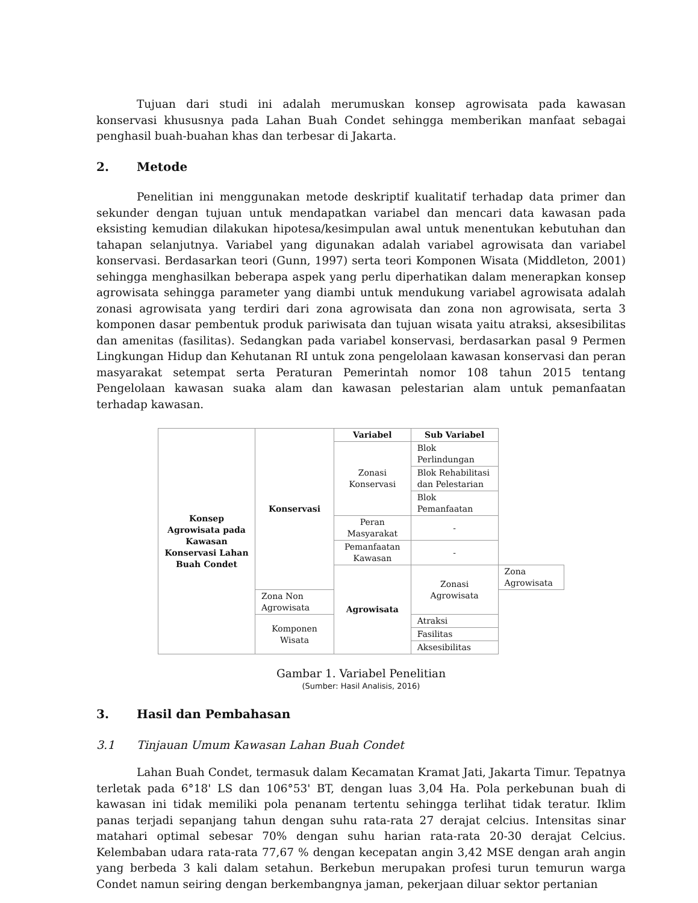Tujuan dari studi ini adalah merumuskan konsep agrowisata pada kawasan konservasi khususnya pada Lahan Buah Condet sehingga memberikan manfaat sebagai penghasil buah-buahan khas dan terbesar di Jakarta.
2. Metode
Penelitian ini menggunakan metode deskriptif kualitatif terhadap data primer dan sekunder dengan tujuan untuk mendapatkan variabel dan mencari data kawasan pada eksisting kemudian dilakukan hipotesa/kesimpulan awal untuk menentukan kebutuhan dan tahapan selanjutnya. Variabel yang digunakan adalah variabel agrowisata dan variabel konservasi. Berdasarkan teori (Gunn, 1997) serta teori Komponen Wisata (Middleton, 2001) sehingga menghasilkan beberapa aspek yang perlu diperhatikan dalam menerapkan konsep agrowisata sehingga parameter yang diambi untuk mendukung variabel agrowisata adalah zonasi agrowisata yang terdiri dari zona agrowisata dan zona non agrowisata, serta 3 komponen dasar pembentuk produk pariwisata dan tujuan wisata yaitu atraksi, aksesibilitas dan amenitas (fasilitas). Sedangkan pada variabel konservasi, berdasarkan pasal 9 Permen Lingkungan Hidup dan Kehutanan RI untuk zona pengelolaan kawasan konservasi dan peran masyarakat setempat serta Peraturan Pemerintah nomor 108 tahun 2015 tentang Pengelolaan kawasan suaka alam dan kawasan pelestarian alam untuk pemanfaatan terhadap kawasan.
| Konsep Agrowisata pada Kawasan Konservasi Lahan Buah Condet | Konservasi | Variabel | Sub Variabel | |
| | | Zonasi Konservasi | Blok Perlindungan | |
| | | | Blok Rehabilitasi dan Pelestarian | |
| | | | Blok Pemanfaatan | |
| | | Peran Masyarakat | - | |
| | | Pemanfaatan Kawasan | - | |
| | | Agrowisata | Zonasi Agrowisata | Zona Agrowisata |
| | Zona Non Agrowisata | | | |
| | Komponen Wisata | | Atraksi | |
| | | | Fasilitas | |
| | | | Aksesibilitas | |
Gambar 1. Variabel Penelitian
(Sumber: Hasil Analisis, 2016)
3. Hasil dan Pembahasan
3.1 Tinjauan Umum Kawasan Lahan Buah Condet
Lahan Buah Condet, termasuk dalam Kecamatan Kramat Jati, Jakarta Timur. Tepatnya terletak pada 6°18' LS dan 106°53' BT, dengan luas 3,04 Ha. Pola perkebunan buah di kawasan ini tidak memiliki pola penanam tertentu sehingga terlihat tidak teratur. Iklim panas terjadi sepanjang tahun dengan suhu rata-rata 27 derajat celcius. Intensitas sinar matahari optimal sebesar 70% dengan suhu harian rata-rata 20-30 derajat Celcius. Kelembaban udara rata-rata 77,67 % dengan kecepatan angin 3,42 MSE dengan arah angin yang berbeda 3 kali dalam setahun. Berkebun merupakan profesi turun temurun warga Condet namun seiring dengan berkembangnya jaman, pekerjaan diluar sektor pertanian